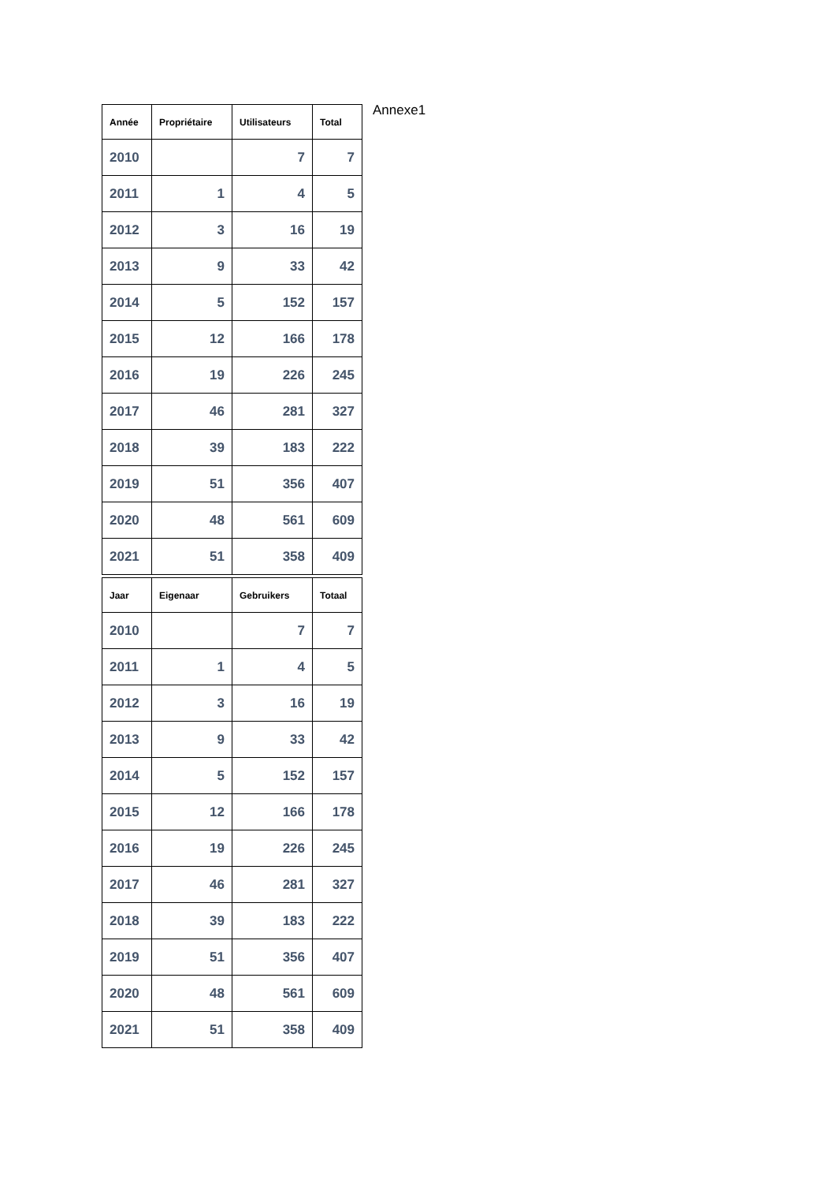Annexe1
| Année | Propriétaire | Utilisateurs | Total |
| --- | --- | --- | --- |
| 2010 | | 7 | 7 |
| 2011 | 1 | 4 | 5 |
| 2012 | 3 | 16 | 19 |
| 2013 | 9 | 33 | 42 |
| 2014 | 5 | 152 | 157 |
| 2015 | 12 | 166 | 178 |
| 2016 | 19 | 226 | 245 |
| 2017 | 46 | 281 | 327 |
| 2018 | 39 | 183 | 222 |
| 2019 | 51 | 356 | 407 |
| 2020 | 48 | 561 | 609 |
| 2021 | 51 | 358 | 409 |
| Jaar | Eigenaar | Gebruikers | Totaal |
| --- | --- | --- | --- |
| 2010 | | 7 | 7 |
| 2011 | 1 | 4 | 5 |
| 2012 | 3 | 16 | 19 |
| 2013 | 9 | 33 | 42 |
| 2014 | 5 | 152 | 157 |
| 2015 | 12 | 166 | 178 |
| 2016 | 19 | 226 | 245 |
| 2017 | 46 | 281 | 327 |
| 2018 | 39 | 183 | 222 |
| 2019 | 51 | 356 | 407 |
| 2020 | 48 | 561 | 609 |
| 2021 | 51 | 358 | 409 |